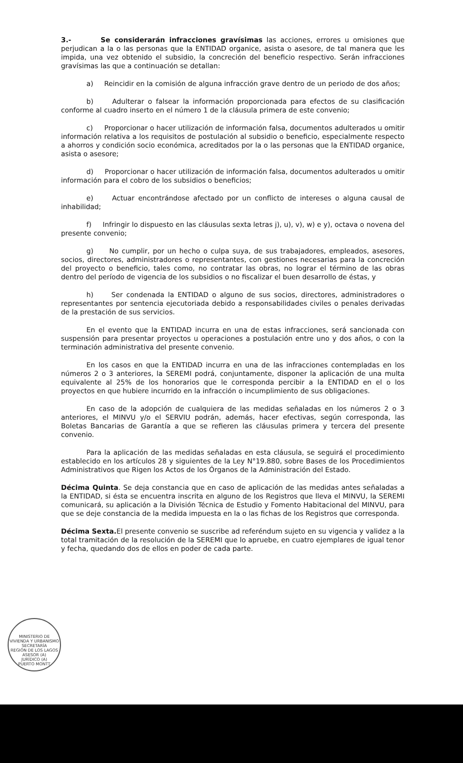3.- Se considerarán infracciones gravísimas las acciones, errores u omisiones que perjudican a la o las personas que la ENTIDAD organice, asista o asesore, de tal manera que les impida, una vez obtenido el subsidio, la concreción del beneficio respectivo. Serán infracciones gravísimas las que a continuación se detallan:
a) Reincidir en la comisión de alguna infracción grave dentro de un periodo de dos años;
b) Adulterar o falsear la información proporcionada para efectos de su clasificación conforme al cuadro inserto en el número 1 de la cláusula primera de este convenio;
c) Proporcionar o hacer utilización de información falsa, documentos adulterados u omitir información relativa a los requisitos de postulación al subsidio o beneficio, especialmente respecto a ahorros y condición socio económica, acreditados por la o las personas que la ENTIDAD organice, asista o asesore;
d) Proporcionar o hacer utilización de información falsa, documentos adulterados u omitir información para el cobro de los subsidios o beneficios;
e) Actuar encontrándose afectado por un conflicto de intereses o alguna causal de inhabilidad;
f) Infringir lo dispuesto en las cláusulas sexta letras j), u), v), w) e y), octava o novena del presente convenio;
g) No cumplir, por un hecho o culpa suya, de sus trabajadores, empleados, asesores, socios, directores, administradores o representantes, con gestiones necesarias para la concreción del proyecto o beneficio, tales como, no contratar las obras, no lograr el término de las obras dentro del período de vigencia de los subsidios o no fiscalizar el buen desarrollo de éstas, y
h) Ser condenada la ENTIDAD o alguno de sus socios, directores, administradores o representantes por sentencia ejecutoriada debido a responsabilidades civiles o penales derivadas de la prestación de sus servicios.
En el evento que la ENTIDAD incurra en una de estas infracciones, será sancionada con suspensión para presentar proyectos u operaciones a postulación entre uno y dos años, o con la terminación administrativa del presente convenio.
En los casos en que la ENTIDAD incurra en una de las infracciones contempladas en los números 2 o 3 anteriores, la SEREMI podrá, conjuntamente, disponer la aplicación de una multa equivalente al 25% de los honorarios que le corresponda percibir a la ENTIDAD en el o los proyectos en que hubiere incurrido en la infracción o incumplimiento de sus obligaciones.
En caso de la adopción de cualquiera de las medidas señaladas en los números 2 o 3 anteriores, el MINVU y/o el SERVIU podrán, además, hacer efectivas, según corresponda, las Boletas Bancarias de Garantía a que se refieren las cláusulas primera y tercera del presente convenio.
Para la aplicación de las medidas señaladas en esta cláusula, se seguirá el procedimiento establecido en los artículos 28 y siguientes de la Ley N°19.880, sobre Bases de los Procedimientos Administrativos que Rigen los Actos de los Órganos de la Administración del Estado.
Décima Quinta. Se deja constancia que en caso de aplicación de las medidas antes señaladas a la ENTIDAD, si ésta se encuentra inscrita en alguno de los Registros que lleva el MINVU, la SEREMI comunicará, su aplicación a la División Técnica de Estudio y Fomento Habitacional del MINVU, para que se deje constancia de la medida impuesta en la o las fichas de los Registros que corresponda.
Décima Sexta. El presente convenio se suscribe ad referéndum sujeto en su vigencia y validez a la total tramitación de la resolución de la SEREMI que lo apruebe, en cuatro ejemplares de igual tenor y fecha, quedando dos de ellos en poder de cada parte.
MINISTERIO DE VIVIENDA Y URBANISMO
SECRETARÍA
REGIÓN DE LOS LAGOS
ASESOR (A)
JURÍDICO (A)
PUERTO MONTT